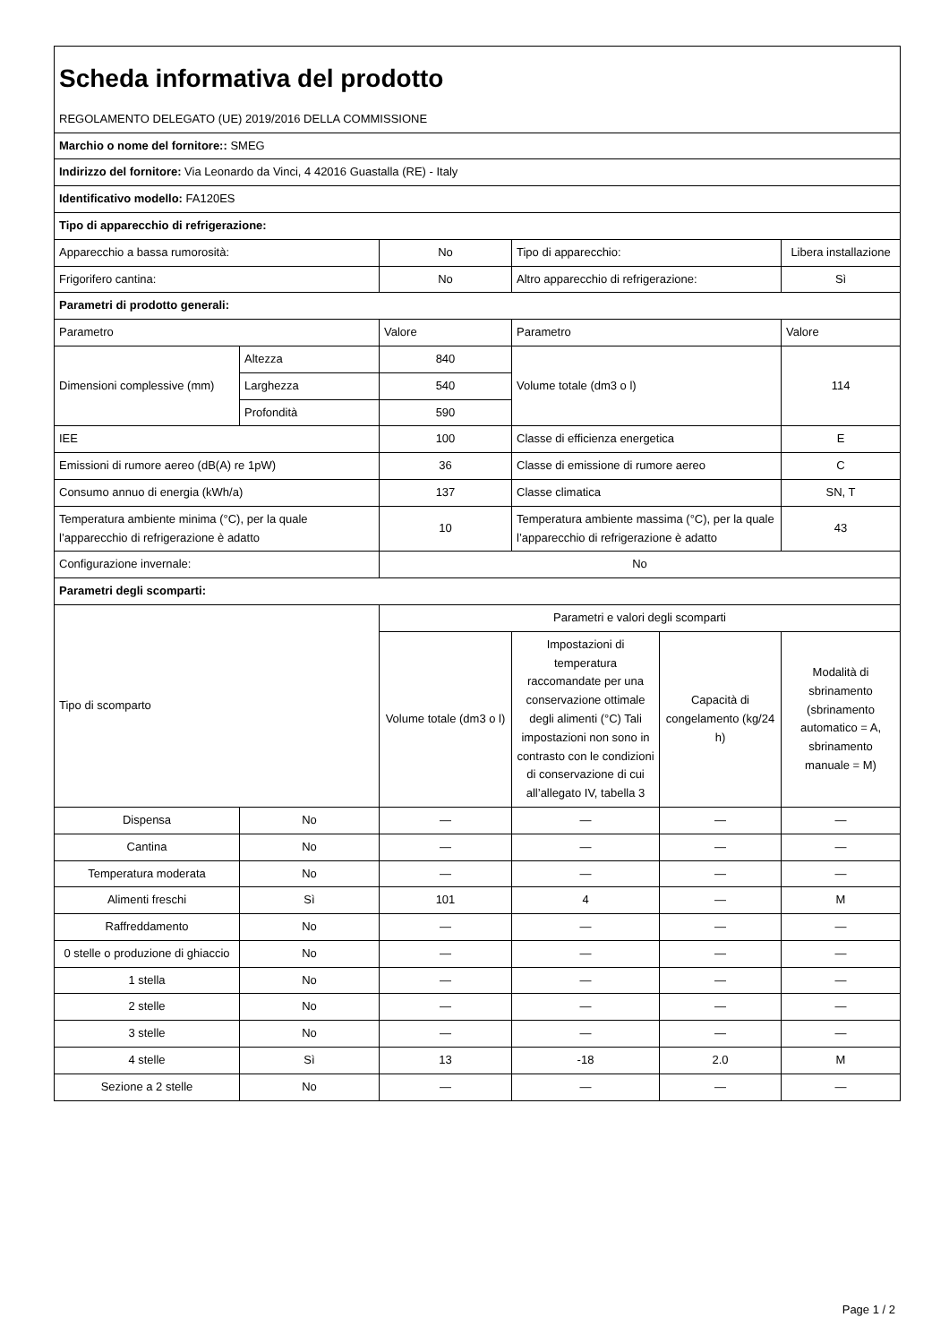| Scheda informativa del prodotto REGOLAMENTO DELEGATO (UE) 2019/2016 DELLA COMMISSIONE | | | | | |
| Marchio o nome del fornitore:: SMEG | | | | | |
| Indirizzo del fornitore: Via Leonardo da Vinci, 4 42016 Guastalla (RE) - Italy | | | | | |
| Identificativo modello: FA120ES | | | | | |
| Tipo di apparecchio di refrigerazione: | | | | | |
| Apparecchio a bassa rumorosità: | | No | Tipo di apparecchio: | | Libera installazione |
| Frigorifero cantina: | | No | Altro apparecchio di refrigerazione: | | Sì |
| Parametri di prodotto generali: | | | | | |
| Parametro | | Valore | Parametro | | Valore |
| Dimensioni complessive (mm) | Altezza | 840 | Volume totale (dm3 o l) | | 114 |
| | Larghezza | 540 | | | |
| | Profondità | 590 | | | |
| IEE | | 100 | Classe di efficienza energetica | | E |
| Emissioni di rumore aereo (dB(A) re 1pW) | | 36 | Classe di emissione di rumore aereo | | C |
| Consumo annuo di energia (kWh/a) | | 137 | Classe climatica | | SN, T |
| Temperatura ambiente minima (°C), per la quale l’apparecchio di refrigerazione è adatto | | 10 | Temperatura ambiente massima (°C), per la quale l’apparecchio di refrigerazione è adatto | | 43 |
| Configurazione invernale: | | No | | | |
| Parametri degli scomparti: | | | | | |
| Tipo di scomparto | | Parametri e valori degli scomparti | | | |
| | | Volume totale (dm3 o l) | Impostazioni di temperatura raccomandate per una conservazione ottimale degli alimenti (°C) Tali impostazioni non sono in contrasto con le condizioni di conservazione di cui all’allegato IV, tabella 3 | Capacità di congelamento (kg/24 h) | Modalità di sbrinamento (sbrinamento automatico = A, sbrinamento manuale = M) |
| Dispensa | No | — | — | — | — |
| Cantina | No | — | — | — | — |
| Temperatura moderata | No | — | — | — | — |
| Alimenti freschi | Sì | 101 | 4 | — | M |
| Raffreddamento | No | — | — | — | — |
| 0 stelle o produzione di ghiaccio | No | — | — | — | — |
| 1 stella | No | — | — | — | — |
| 2 stelle | No | — | — | — | — |
| 3 stelle | No | — | — | — | — |
| 4 stelle | Sì | 13 | -18 | 2.0 | M |
| Sezione a 2 stelle | No | — | — | — | — |
Page 1 / 2